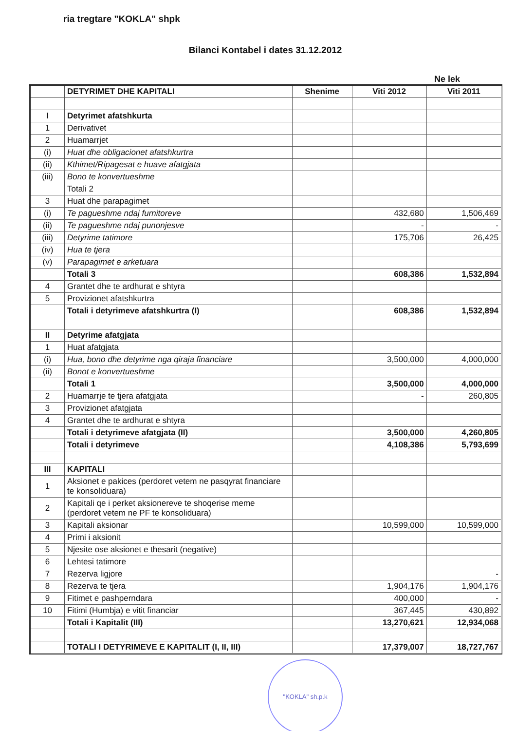ria tregtare "KOKLA" shpk
Bilanci Kontabel i dates 31.12.2012
Ne lek
| | DETYRIMET DHE KAPITALI | Shenime | Viti 2012 | Viti 2011 |
| --- | --- | --- | --- | --- |
| I | Detyrimet afatshkurta | | | |
| 1 | Derivativet | | | |
| 2 | Huamarrjet | | | |
| (i) | Huat dhe obligacionet afatshkurtra | | | |
| (ii) | Kthimet/Ripagesat e huave afatgjata | | | |
| (iii) | Bono te konvertueshme | | | |
| | Totali 2 | | | |
| 3 | Huat dhe parapagimet | | | |
| (i) | Te pagueshme ndaj furnitoreve | | 432,680 | 1,506,469 |
| (ii) | Te pagueshme ndaj punonjesve | | - | - |
| (iii) | Detyrime tatimore | | 175,706 | 26,425 |
| (iv) | Hua te tjera | | | |
| (v) | Parapagimet e arketuara | | | |
| | Totali 3 | | 608,386 | 1,532,894 |
| 4 | Grantet dhe te ardhurat e shtyra | | | |
| 5 | Provizionet afatshkurtra | | | |
| | Totali i detyrimeve afatshkurtra (I) | | 608,386 | 1,532,894 |
| II | Detyrime afatgjata | | | |
| 1 | Huat afatgjata | | | |
| (i) | Hua, bono dhe detyrime nga qiraja financiare | | 3,500,000 | 4,000,000 |
| (ii) | Bonot e konvertueshme | | | |
| | Totali 1 | | 3,500,000 | 4,000,000 |
| 2 | Huamarrje te tjera afatgjata | | - | 260,805 |
| 3 | Provizionet afatgjata | | | |
| 4 | Grantet dhe te ardhurat e shtyra | | | |
| | Totali i detyrimeve afatgjata (II) | | 3,500,000 | 4,260,805 |
| | Totali i detyrimeve | | 4,108,386 | 5,793,699 |
| III | KAPITALI | | | |
| 1 | Aksionet e pakices (perdoret vetem ne pasqyrat financiare te konsoliduara) | | | |
| 2 | Kapitali qe i perket aksionereve te shoqerise meme (perdoret vetem ne PF te konsoliduara) | | | |
| 3 | Kapitali aksionar | | 10,599,000 | 10,599,000 |
| 4 | Primi i aksionit | | | |
| 5 | Njesite ose aksionet e thesarit (negative) | | | |
| 6 | Lehtesi tatimore | | | |
| 7 | Rezerva ligjore | | | - |
| 8 | Rezerva te tjera | | 1,904,176 | 1,904,176 |
| 9 | Fitimet e pashperndara | | 400,000 | - |
| 10 | Fitimi (Humbja) e vitit financiar | | 367,445 | 430,892 |
| | Totali i Kapitalit (III) | | 13,270,621 | 12,934,068 |
| | TOTALI I DETYRIMEVE E KAPITALIT (I, II, III) | | 17,379,007 | 18,727,767 |
"KOKLA" sh.p.k